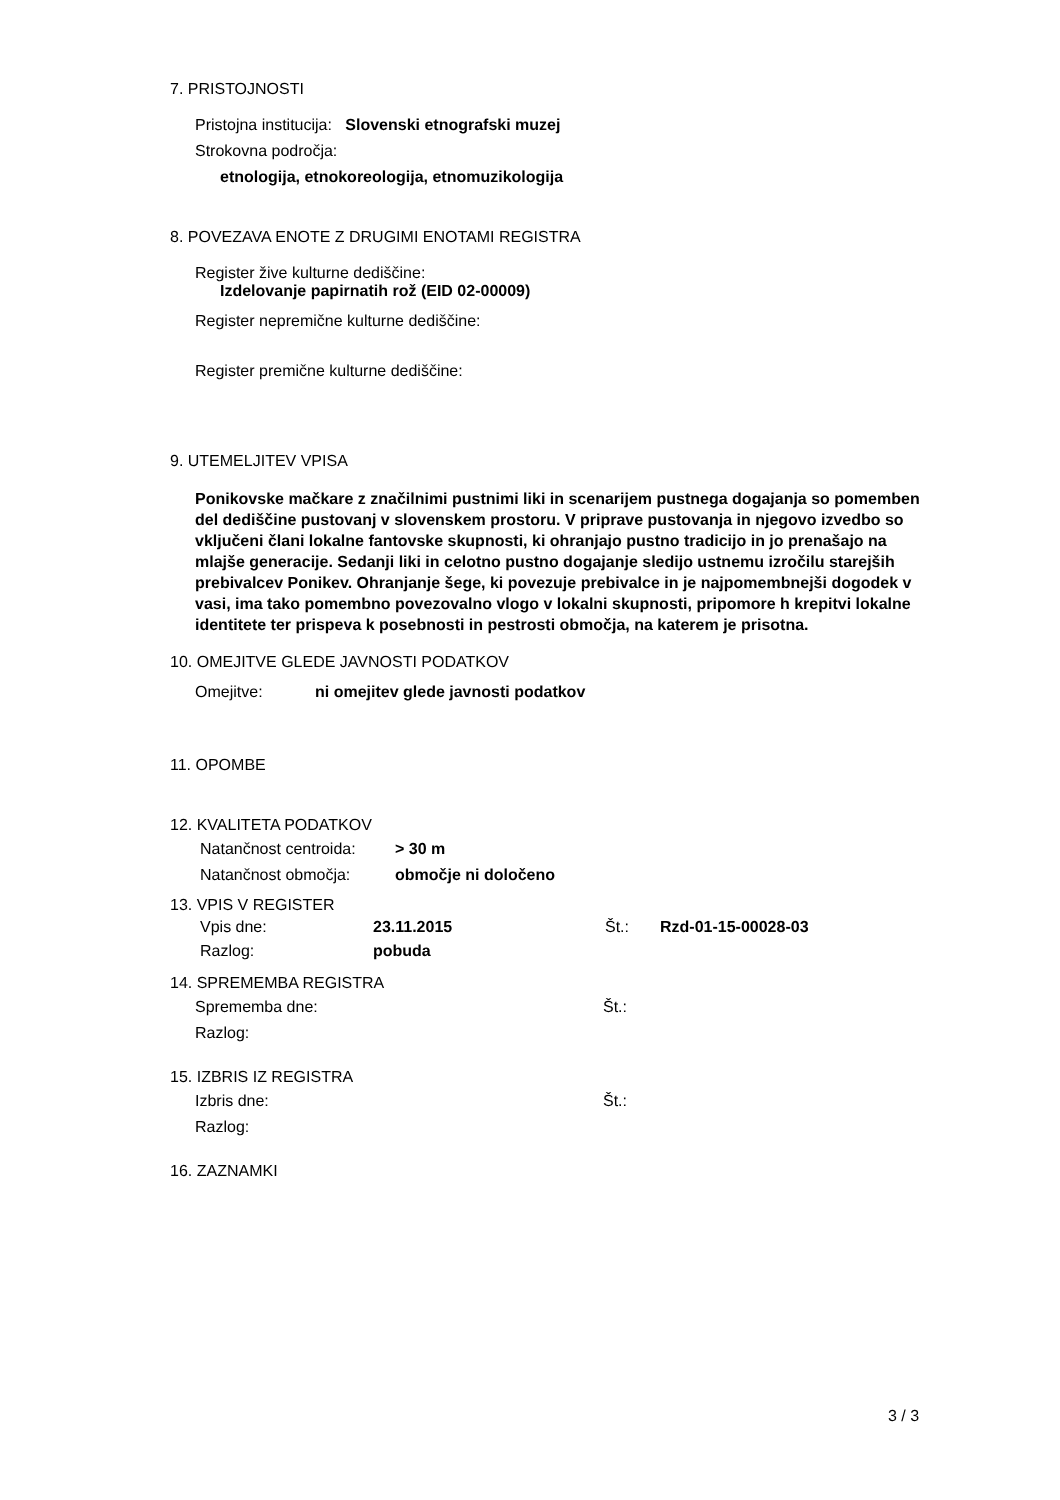7. PRISTOJNOSTI
Pristojna institucija: Slovenski etnografski muzej
Strokovna področja:
etnologija, etnokoreologija, etnomuzikologija
8. POVEZAVA ENOTE Z DRUGIMI ENOTAMI REGISTRA
Register žive kulturne dediščine:
Izdelovanje papirnatih rož (EID 02-00009)
Register nepremične kulturne dediščine:
Register premične kulturne dediščine:
9. UTEMELJITEV VPISA
Ponikovske mačkare z značilnimi pustnimi liki in scenarijem pustnega dogajanja so pomemben del dediščine pustovanj v slovenskem prostoru. V priprave pustovanja in njegovo izvedbo so vključeni člani lokalne fantovske skupnosti, ki ohranjajo pustno tradicijo in jo prenašajo na mlajše generacije. Sedanji liki in celotno pustno dogajanje sledijo ustnemu izročilu starejših prebivalcev Ponikev. Ohranjanje šege, ki povezuje prebivalce in je najpomembnejši dogodek v vasi, ima tako pomembno povezovalno vlogo v lokalni skupnosti, pripomore h krepitvi lokalne identitete ter prispeva k posebnosti in pestrosti območja, na katerem je prisotna.
10. OMEJITVE GLEDE JAVNOSTI PODATKOV
Omejitve: ni omejitev glede javnosti podatkov
11. OPOMBE
12. KVALITETA PODATKOV
Natančnost centroida: > 30 m
Natančnost območja: območje ni določeno
13. VPIS V REGISTER
Vpis dne: 23.11.2015 Št.: Rzd-01-15-00028-03
Razlog: pobuda
14. SPREMEMBA REGISTRA
Sprememba dne: Št.:
Razlog:
15. IZBRIS IZ REGISTRA
Izbris dne: Št.:
Razlog:
16. ZAZNAMKI
3 / 3